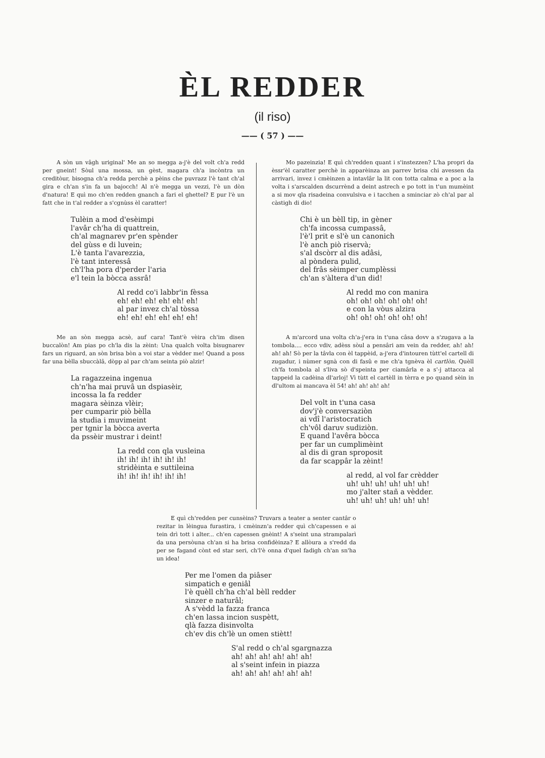ÈL REDDER
(il riso)
—— ( 57 ) ——
A sòn un vâgh uriginal' Me an so megga a-j'è del volt ch'a redd per gneint! Sòul una mossa, un gèst, magara ch'a incòntra un creditòur, bisogna ch'a redda perchè a pèins che puvrazz l'è tant ch'al gira e ch'an s'in fa un bajocch! Al n'è megga un vezzi, l'è un dòn d'natura! E quì mo ch'en redden gnanch a fari el ghettel? E pur l'è un fatt che in t'al redder a s'cgnùss èl caratter!
Tulèin a mod d'esèimpi l'avâr ch'ha di quattrein, ch'al magnarev pr'en spènder del gùss e di luvein; L'è tanta l'avarezzia, l'è tant interessâ ch'l'ha pora d'perder l'aria e'l tein la bòcca assrâ!
Al redd co'i labbr'in fèssa eh! eh! eh! eh! eh! eh! al par invez ch'al tòssa eh! eh! eh! eh! eh! eh!
Me an sòn megga acsè, auf cara! Tant'è vèira ch'im disen buccalòn! Am pias po ch'la dis la zèint: Una qualch volta bisugnarev fars un riguard, an sòn brisa bòn a voi star a vèdder me! Quand a poss far una bèlla sbuccàlâ, dòpp al par ch'am seinta piò alzir!
La ragazzeina ingenua ch'n'ha mai pruvâ un dspiasèir, incossa la fa redder magara sèinza vlèir; per cumparir piò bèlla la studia i muvimeint per tgnir la bòcca averta da pssèir mustrar i deint!
La redd con qla vusleina ih! ih! ih! ih! ih! ih! stridèinta e suttileina ih! ih! ih! ih! ih! ih!
Mo pazeinzia! E quì ch'redden quant i s'instezzen? L'ha propri da èssr'èl caratter perchè in apparèinza an parrev brisa chi avessen da arrivari, invez i cmèinzen a intavlâr la lit con totta calma e a poc a la volta i s'arscalden dscurrènd a deint astrech e po tott in t'un mumèint a si mov qla risadeina convulsiva e i tacchen a sminciar zò ch'al par al càstigh di dio!
Chi è un bèll tip, in gèner ch'fa incossa cumpassâ, l'è'l prit e sl'è un canonich l'è anch piò riservà; s'al dscòrr al dis adâsi, al pòndera pulid, del frâs sèimper cumplèssi ch'an s'àltera d'un did!
Al redd mo con manira oh! oh! oh! oh! oh! oh! e con la vòus alzira oh! oh! oh! oh! oh! oh!
A m'arcord una volta ch'a-j'era in t'una câsa dovv a s'zugava a la tombola.... ecco vdiv, adèss sòul a pensâri am vein da redder, ah! ah! ah! ah! Sò per la tâvla con èl tappèid, a-j'era d'intouren tùtt'el cartell di zugadur, i nùmer sgnà con di fasû e me ch'a tgnèva èl cartlòn. Quèll ch'fa tombola al s'liva sò d'speinta per ciamârla e a s'-j attacca al tappeid la cadèina dl'arloj! Vì tùtt el cartèll in tèrra e po quand sèin in dl'ultom ai mancava èl 54! ah! ah! ah! ah!
Del volt in t'una casa dov'j'è conversaziòn ai vdî l'aristocratich ch'vôl daruv sudiziòn. E quand l'avêra bòcca per far un cumplimèint al dis di gran sproposit da far scappâr la zèint!
al redd, al vol far crèdder uh! uh! uh! uh! uh! uh! mo j'alter stañ a vèdder. uh! uh! uh! uh! uh! uh!
E quì ch'redden per cunsèins? Truvars a teater a senter cantâr o rezitar in lèingua furastira, i cmèinzn'a redder quì ch'capessen e ai tein drì tott i alter... ch'en capessen gnèint! A s'seint una strampalarì da una persòuna ch'an si ha brisa confidèinza? E allòura a s'redd da per se fagand cònt ed star seri, ch'l'è onna d'quel fadigh ch'an sn'ha un idea!
Per me l'omen da piâser simpatich e geniâl l'è quèll ch'ha ch'al bèll redder sinzer e naturâl; A s'vèdd la fazza franca ch'en lassa incion suspètt, qlà fazza disinvolta ch'ev dis ch'lè un omen stiètt!
S'al redd o ch'al sgargnazza ah! ah! ah! ah! ah! ah! al s'seint infein in piazza ah! ah! ah! ah! ah! ah!